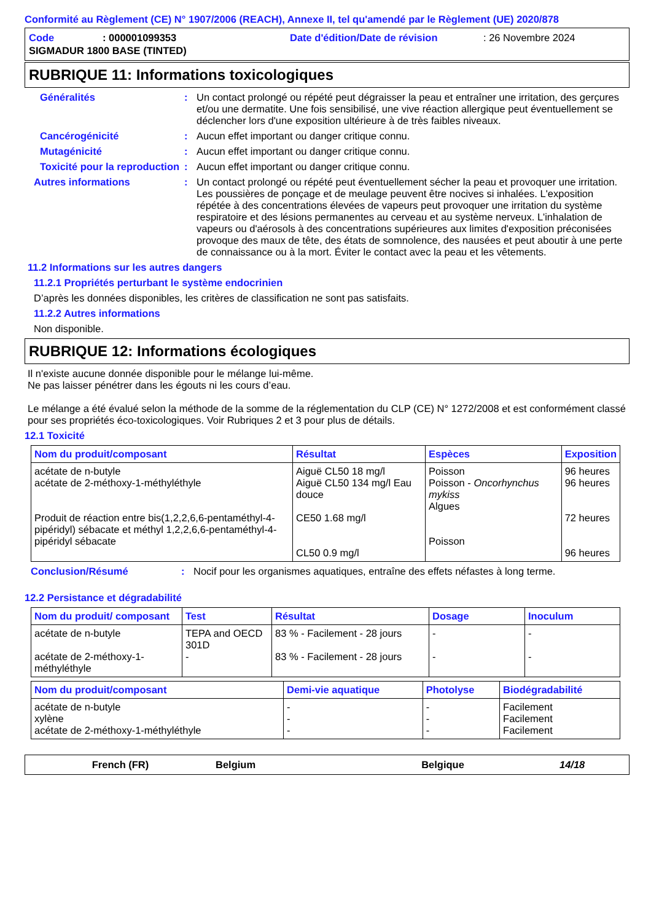Conformité au Règlement (CE) N° 1907/2006 (REACH), Annexe II, tel qu'amendé par le Règlement (UE) 2020/878
Code: 000001099353 Date d'édition/Date de révision: 26 Novembre 2024
SIGMADUR 1800 BASE (TINTED)
RUBRIQUE 11: Informations toxicologiques
Généralités: Un contact prolongé ou répété peut dégraisser la peau et entraîner une irritation, des gerçures et/ou une dermatite. Une fois sensibilisé, une vive réaction allergique peut éventuellement se déclencher lors d'une exposition ultérieure à de très faibles niveaux.
Cancérogénicité: Aucun effet important ou danger critique connu.
Mutagénicité: Aucun effet important ou danger critique connu.
Toxicité pour la reproduction: Aucun effet important ou danger critique connu.
Autres informations: Un contact prolongé ou répété peut éventuellement sécher la peau et provoquer une irritation. Les poussières de ponçage et de meulage peuvent être nocives si inhalées. L'exposition répétée à des concentrations élevées de vapeurs peut provoquer une irritation du système respiratoire et des lésions permanentes au cerveau et au système nerveux. L'inhalation de vapeurs ou d'aérosols à des concentrations supérieures aux limites d'exposition préconisées provoque des maux de tête, des états de somnolence, des nausées et peut aboutir à une perte de connaissance ou à la mort. Éviter le contact avec la peau et les vêtements.
11.2 Informations sur les autres dangers
11.2.1 Propriétés perturbant le système endocrinien
D’après les données disponibles, les critères de classification ne sont pas satisfaits.
11.2.2 Autres informations
Non disponible.
RUBRIQUE 12: Informations écologiques
Il n'existe aucune donnée disponible pour le mélange lui-même.
Ne pas laisser pénétrer dans les égouts ni les cours d’eau.
Le mélange a été évalué selon la méthode de la somme de la réglementation du CLP (CE) N° 1272/2008 et est conformément classé pour ses propriétés éco-toxicologiques. Voir Rubriques 2 et 3 pour plus de détails.
12.1 Toxicité
| Nom du produit/composant | Résultat | Espèces | Exposition |
| --- | --- | --- | --- |
| acétate de n-butyle acétate de 2-méthoxy-1-méthyléthyle Produit de réaction entre bis(1,2,2,6,6-pentaméthyl-4-pipéridyl) sébacate et méthyl 1,2,2,6,6-pentaméthyl-4-pipéridyl sébacate | Aiguë CL50 18 mg/l Aiguë CL50 134 mg/l Eau douce CE50 1.68 mg/l CL50 0.9 mg/l | Poisson Poisson - Oncorhynchus mykiss Algues Poisson | 96 heures 96 heures 72 heures 96 heures |
Conclusion/Résumé: Nocif pour les organismes aquatiques, entraîne des effets néfastes à long terme.
12.2 Persistance et dégradabilité
| Nom du produit/ composant | Test | Résultat | Dosage | Inoculum |
| --- | --- | --- | --- | --- |
| acétate de n-butyle acétate de 2-méthoxy-1-méthyléthyle | TEPA and OECD 301D - | 83 % - Facilement - 28 jours 83 % - Facilement - 28 jours | - - | - - |
| Nom du produit/composant | Demi-vie aquatique | Photolyse | Biodégradabilité |
| --- | --- | --- | --- |
| acétate de n-butyle xylène acétate de 2-méthoxy-1-méthyléthyle | - - - | - - - | Facilement Facilement Facilement |
French (FR) Belgium Belgique 14/18